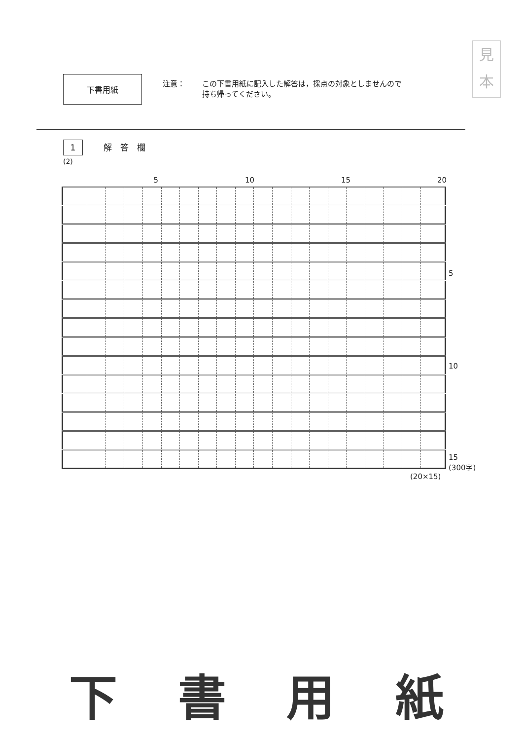下書用紙
注意： この下書用紙に記入した解答は，採点の対象としませんので
持ち帰ってください。
見
本
1 解　答　欄
(2)
5 10 15 20
5
10
15
(300字)
(20×15)
下 書 用 紙